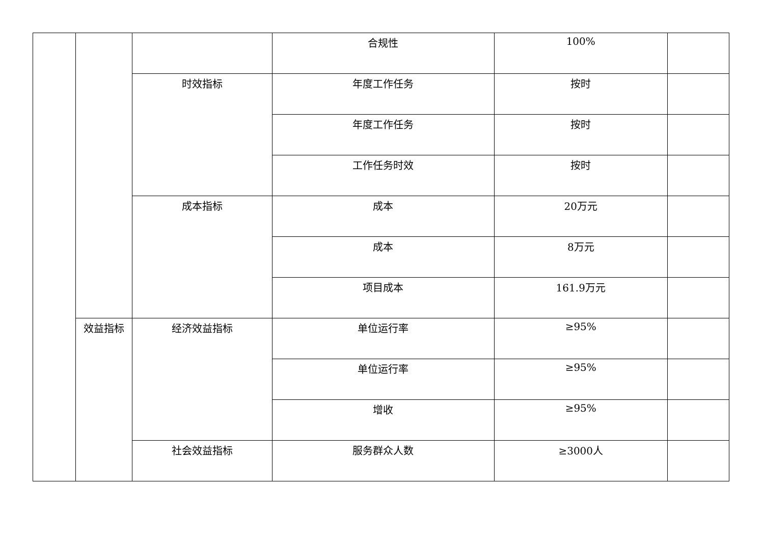| | | | 合规性 | 100% | |
| | | 时效指标 | 年度工作任务 | 按时 | |
| | | | 年度工作任务 | 按时 | |
| | | | 工作任务时效 | 按时 | |
| | | 成本指标 | 成本 | 20万元 | |
| | | | 成本 | 8万元 | |
| | | | 项目成本 | 161.9万元 | |
| | 效益指标 | 经济效益指标 | 单位运行率 | ≥95% | |
| | | | 单位运行率 | ≥95% | |
| | | | 增收 | ≥95% | |
| | | 社会效益指标 | 服务群众人数 | ≥3000人 | |